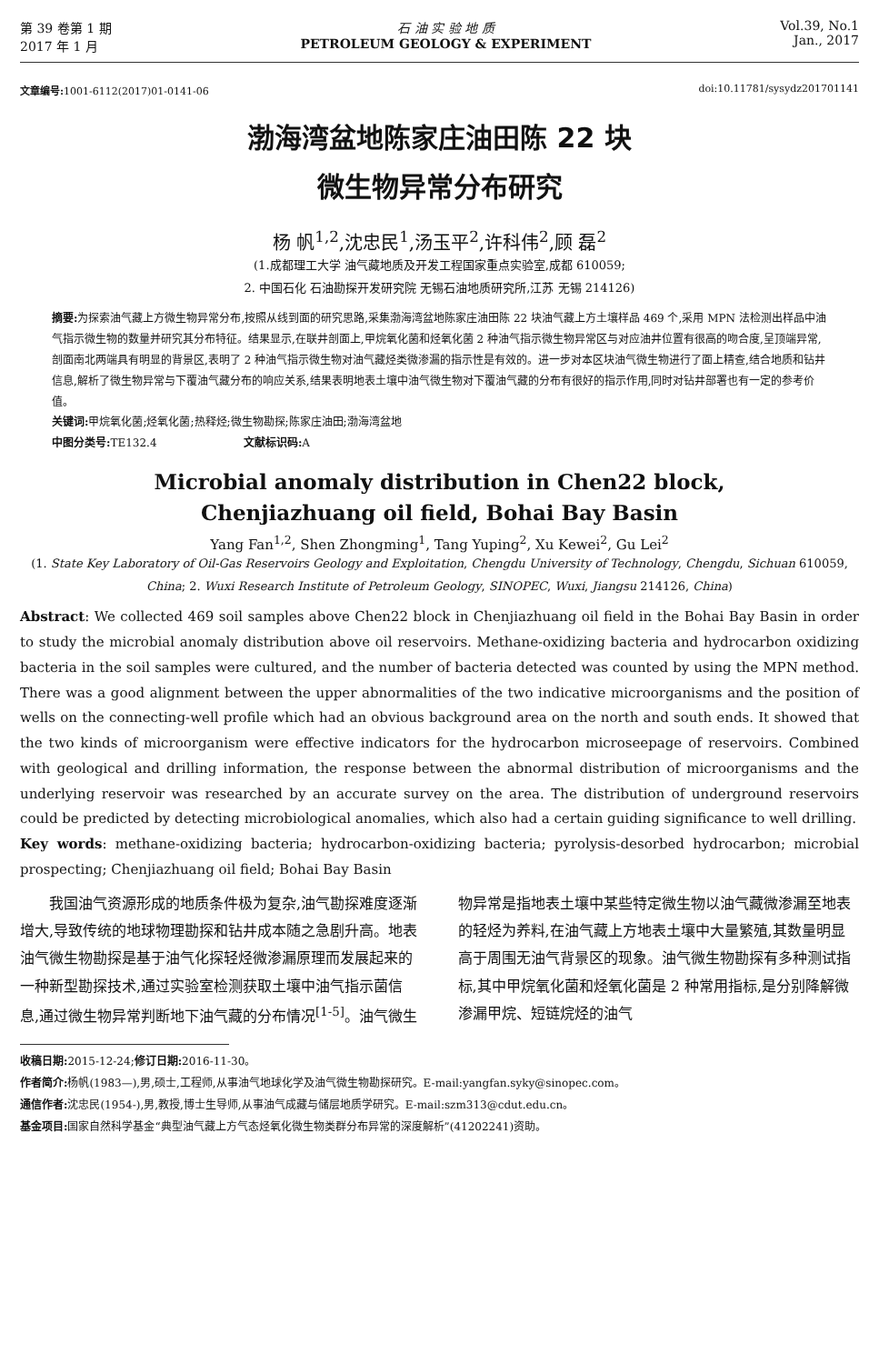第 39 卷第 1 期
2017 年 1 月
石 油 实 验 地 质
PETROLEUM GEOLOGY & EXPERIMENT
Vol.39, No.1
Jan., 2017
文章编号: 1001-6112(2017)01-0141-06 doi:10.11781/sysydz201701141
渤海湾盆地陈家庄油田陈 22 块
微生物异常分布研究
杨 帆<sup>1,2</sup>,沈忠民<sup>1</sup>,汤玉平<sup>2</sup>,许科伟<sup>2</sup>,顾 磊<sup>2</sup>
(1.成都理工大学 油气藏地质及开发工程国家重点实验室,成都 610059;
2. 中国石化 石油勘探开发研究院 无锡石油地质研究所,江苏 无锡 214126)
摘要: 为探索油气藏上方微生物异常分布,按照从线到面的研究思路,采集渤海湾盆地陈家庄油田陈 22 块油气藏上方土壤样品 469 个,采用 MPN 法检测出样品中油气指示微生物的数量并研究其分布特征。结果显示,在联井剖面上,甲烷氧化菌和烃氧化菌 2 种油气指示微生物异常区与对应油井位置有很高的吻合度,呈顶端异常,剖面南北两端具有明显的背景区,表明了 2 种油气指示微生物对油气藏烃类微渗漏的指示性是有效的。进一步对本区块油气微生物进行了面上精查,结合地质和钻井信息,解析了微生物异常与下覆油气藏分布的响应关系,结果表明地表土壤中油气微生物对下覆油气藏的分布有很好的指示作用,同时对钻井部署也有一定的参考价值。
关键词: 甲烷氧化菌;烃氧化菌;热释烃;微生物勘探;陈家庄油田;渤海湾盆地
中图分类号: TE132.4 文献标识码: A
Microbial anomaly distribution in Chen22 block,
Chenjiazhuang oil field, Bohai Bay Basin
Yang Fan<sup>1,2</sup>, Shen Zhongming<sup>1</sup>, Tang Yuping<sup>2</sup>, Xu Kewei<sup>2</sup>, Gu Lei<sup>2</sup>
(1. State Key Laboratory of Oil-Gas Reservoirs Geology and Exploitation, Chengdu University of Technology, Chengdu, Sichuan 610059, China; 2. Wuxi Research Institute of Petroleum Geology, SINOPEC, Wuxi, Jiangsu 214126, China)
Abstract: We collected 469 soil samples above Chen22 block in Chenjiazhuang oil field in the Bohai Bay Basin in order to study the microbial anomaly distribution above oil reservoirs. Methane-oxidizing bacteria and hydrocarbon oxidizing bacteria in the soil samples were cultured, and the number of bacteria detected was counted by using the MPN method. There was a good alignment between the upper abnormalities of the two indicative microorganisms and the position of wells on the connecting-well profile which had an obvious background area on the north and south ends. It showed that the two kinds of microorganism were effective indicators for the hydrocarbon microseepage of reservoirs. Combined with geological and drilling information, the response between the abnormal distribution of microorganisms and the underlying reservoir was researched by an accurate survey on the area. The distribution of underground reservoirs could be predicted by detecting microbiological anomalies, which also had a certain guiding significance to well drilling.
Key words: methane-oxidizing bacteria; hydrocarbon-oxidizing bacteria; pyrolysis-desorbed hydrocarbon; microbial prospecting; Chenjiazhuang oil field; Bohai Bay Basin
我国油气资源形成的地质条件极为复杂,油气勘探难度逐渐增大,导致传统的地球物理勘探和钻井成本随之急剧升高。地表油气微生物勘探是基于油气化探轻烃微渗漏原理而发展起来的一种新型勘探技术,通过实验室检测获取土壤中油气指示菌信息,通过微生物异常判断地下油气藏的分布情况<sup>[1-5]</sup>。油气微生物异常是指地表土壤中某些特定微生物以油气藏微渗漏至地表的轻烃为养料,在油气藏上方地表土壤中大量繁殖,其数量明显高于周围无油气背景区的现象。油气微生物勘探有多种测试指标,其中甲烷氧化菌和烃氧化菌是 2 种常用指标,是分别降解微渗漏甲烷、短链烷烃的油气
收稿日期: 2015-12-24;修订日期: 2016-11-30。
作者简介: 杨帆(1983—),男,硕士,工程师,从事油气地球化学及油气微生物勘探研究。E-mail:yangfan.syky@sinopec.com。
通信作者: 沈忠民(1954-),男,教授,博士生导师,从事油气成藏与储层地质学研究。E-mail:szm313@cdut.edu.cn。
基金项目: 国家自然科学基金“典型油气藏上方气态烃氧化微生物类群分布异常的深度解析”(41202241)资助。